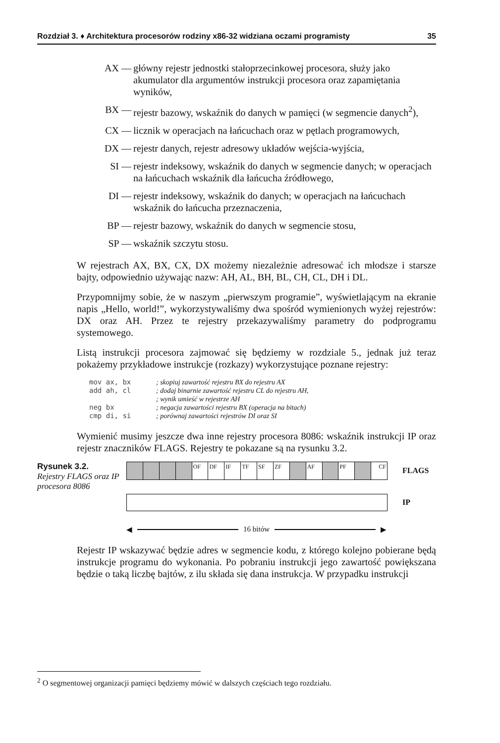Rozdział 3. ♦ Architektura procesorów rodziny x86-32 widziana oczami programisty 35
AX — główny rejestr jednostki stałoprzecinkowej procesora, służy jako akumulator dla argumentów instrukcji procesora oraz zapamiętania wyników,
BX — rejestr bazowy, wskaźnik do danych w pamięci (w segmencie danych<sup>2</sup>),
CX — licznik w operacjach na łańcuchach oraz w pętlach programowych,
DX — rejestr danych, rejestr adresowy układów wejścia-wyjścia,
SI — rejestr indeksowy, wskaźnik do danych w segmencie danych; w operacjach na łańcuchach wskaźnik dla łańcucha źródłowego,
DI — rejestr indeksowy, wskaźnik do danych; w operacjach na łańcuchach wskaźnik do łańcucha przeznaczenia,
BP — rejestr bazowy, wskaźnik do danych w segmencie stosu,
SP — wskaźnik szczytu stosu.
W rejestrach AX, BX, CX, DX możemy niezależnie adresować ich młodsze i starsze bajty, odpowiednio używając nazw: AH, AL, BH, BL, CH, CL, DH i DL.
Przypomnijmy sobie, że w naszym „pierwszym programie”, wyświetlającym na ekranie napis „Hello, world!”, wykorzystywaliśmy dwa spośród wymienionych wyżej rejestrów: DX oraz AH. Przez te rejestry przekazywaliśmy parametry do podprogramu systemowego.
Listą instrukcji procesora zajmować się będziemy w rozdziale 5., jednak już teraz pokażemy przykładowe instrukcje (rozkazy) wykorzystujące poznane rejestry:
mov ax, bx; skopiuj zawartość rejestru BX do rejestru AX
add ah, cl; dodaj binarnie zawartość rejestru CL do rejestru AH,
; wynik umieść w rejestrze AH
neg bx; negacja zawartości rejestru BX (operacja na bitach)
cmp di, si; porównaj zawartości rejestrów DI oraz SI
Wymienić musimy jeszcze dwa inne rejestry procesora 8086: wskaźnik instrukcji IP oraz rejestr znaczników FLAGS. Rejestry te pokazane są na rysunku 3.2.
Rysunek 3.2.
Rejestry FLAGS oraz IP procesora 8086
OF DF IF TF SF ZF AF PF CF
FLAGS
IP
◀ 16 bitów ▶
Rejestr IP wskazywać będzie adres w segmencie kodu, z którego kolejno pobierane będą instrukcje programu do wykonania. Po pobraniu instrukcji jego zawartość powiększana będzie o taką liczbę bajtów, z ilu składa się dana instrukcja. W przypadku instrukcji
<sup>2</sup> O segmentowej organizacji pamięci będziemy mówić w dalszych częściach tego rozdziału.